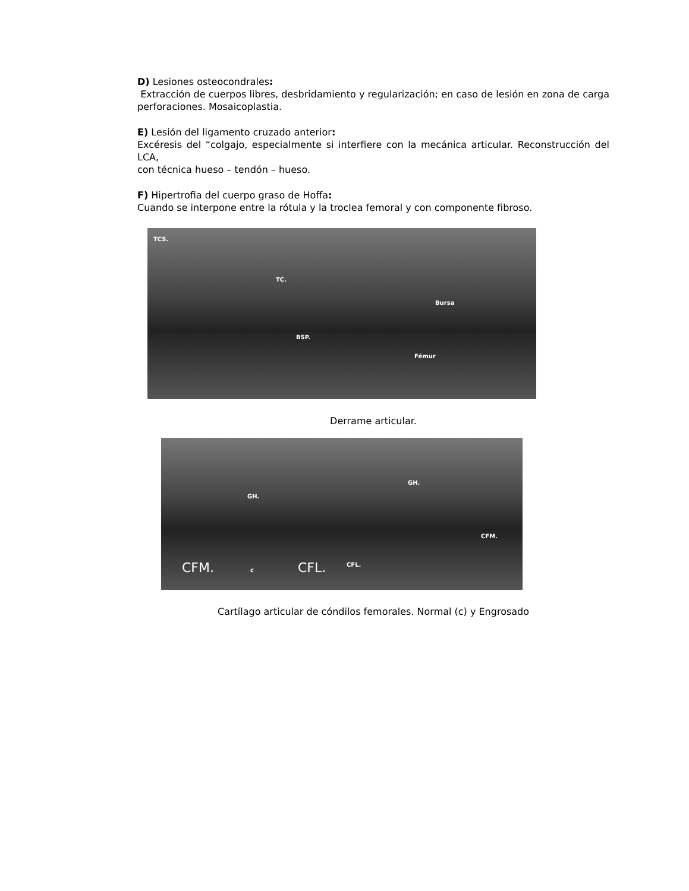D) Lesiones osteocondrales:
Extracción de cuerpos libres, desbridamiento y regularización; en caso de lesión en zona de carga perforaciones. Mosaicoplastia.
E) Lesión del ligamento cruzado anterior:
Excéresis del “colgajo, especialmente si interfiere con la mecánica articular. Reconstrucción del LCA,
con técnica hueso – tendón – hueso.
F) Hipertrofia del cuerpo graso de Hoffa:
Cuando se interpone entre la rótula y la troclea femoral y con componente fibroso.
TCS.
TC.
BSP.
Bursa
Fémur
Derrame articular.
GH.
CFM. c CFL.
GH.
CFM.
CFL.
Cartílago articular de cóndilos femorales. Normal (c) y Engrosado